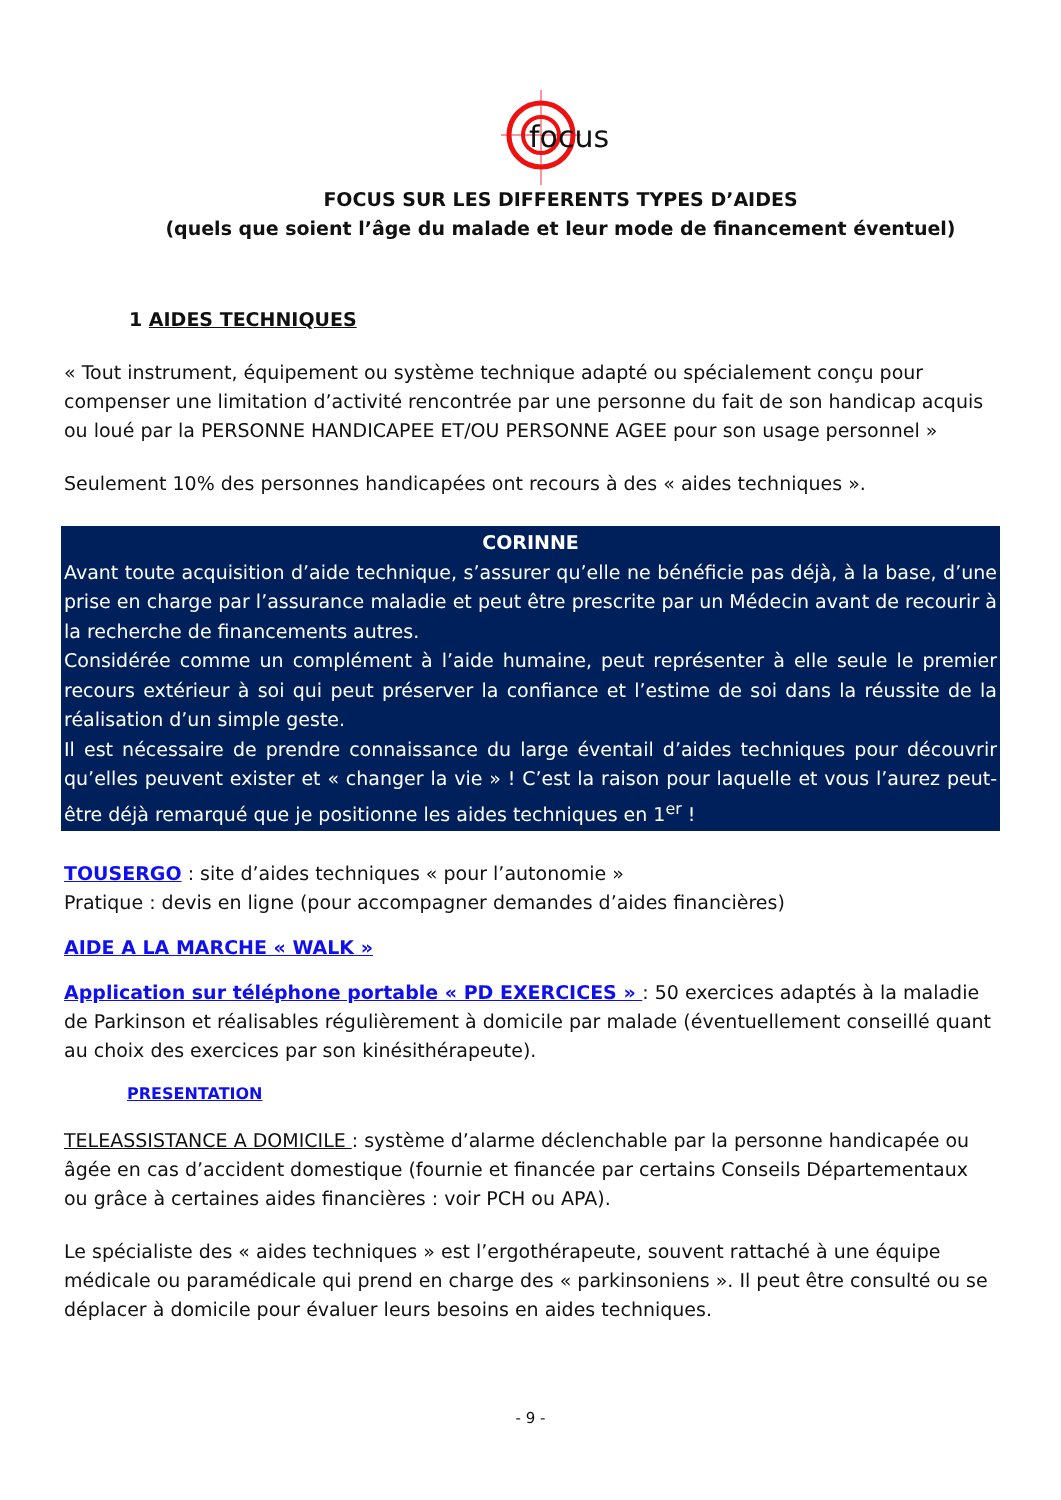focus
FOCUS SUR LES DIFFERENTS TYPES D’AIDES
(quels que soient l’âge du malade et leur mode de financement éventuel)
1 AIDES TECHNIQUES
« Tout instrument, équipement ou système technique adapté ou spécialement conçu pour compenser une limitation d’activité rencontrée par une personne du fait de son handicap acquis ou loué par la PERSONNE HANDICAPEE ET/OU PERSONNE AGEE pour son usage personnel »
Seulement 10% des personnes handicapées ont recours à des « aides techniques ».
CORINNE
Avant toute acquisition d’aide technique, s’assurer qu’elle ne bénéficie pas déjà, à la base, d’une prise en charge par l’assurance maladie et peut être prescrite par un Médecin avant de recourir à la recherche de financements autres.
Considérée comme un complément à l’aide humaine, peut représenter à elle seule le premier recours extérieur à soi qui peut préserver la confiance et l’estime de soi dans la réussite de la réalisation d’un simple geste.
Il est nécessaire de prendre connaissance du large éventail d’aides techniques pour découvrir qu’elles peuvent exister et « changer la vie » ! C’est la raison pour laquelle et vous l’aurez peut-être déjà remarqué que je positionne les aides techniques en 1<sup>er</sup> !
TOUSERGO : site d’aides techniques « pour l’autonomie »
Pratique : devis en ligne (pour accompagner demandes d’aides financières)
AIDE A LA MARCHE « WALK »
Application sur téléphone portable « PD EXERCICES » : 50 exercices adaptés à la maladie de Parkinson et réalisables régulièrement à domicile par malade (éventuellement conseillé quant au choix des exercices par son kinésithérapeute).
PRESENTATION
TELEASSISTANCE A DOMICILE : système d’alarme déclenchable par la personne handicapée ou âgée en cas d’accident domestique (fournie et financée par certains Conseils Départementaux ou grâce à certaines aides financières : voir PCH ou APA).
Le spécialiste des « aides techniques » est l’ergothérapeute, souvent rattaché à une équipe médicale ou paramédicale qui prend en charge des « parkinsoniens ». Il peut être consulté ou se déplacer à domicile pour évaluer leurs besoins en aides techniques.
- 9 -